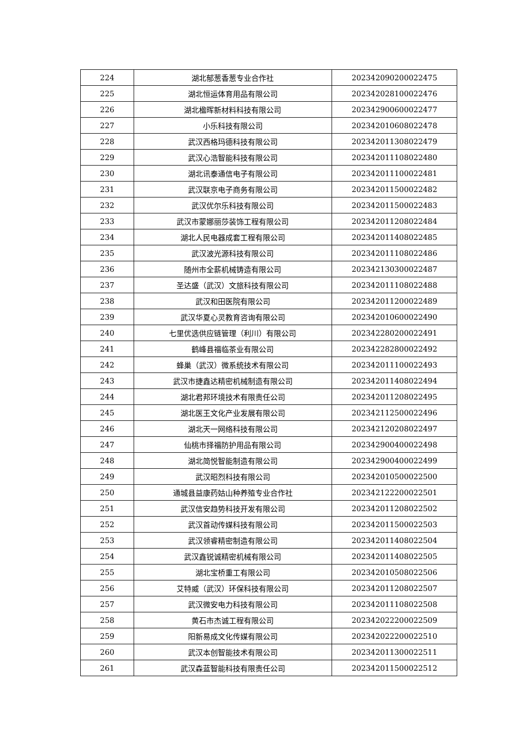| 224 | 湖北郁葱香葱专业合作社 | 202342090200022475 |
| 225 | 湖北恒运体育用品有限公司 | 202342028100022476 |
| 226 | 湖北楹晖新材料科技有限公司 | 202342900600022477 |
| 227 | 小乐科技有限公司 | 202342010608022478 |
| 228 | 武汉西格玛德科技有限公司 | 202342011308022479 |
| 229 | 武汉心浩智能科技有限公司 | 202342011108022480 |
| 230 | 湖北讯泰通信电子有限公司 | 202342011100022481 |
| 231 | 武汉联京电子商务有限公司 | 202342011500022482 |
| 232 | 武汉优尔乐科技有限公司 | 202342011500022483 |
| 233 | 武汉市蒙娜丽莎装饰工程有限公司 | 202342011208022484 |
| 234 | 湖北人民电器成套工程有限公司 | 202342011408022485 |
| 235 | 武汉波光源科技有限公司 | 202342011108022486 |
| 236 | 随州市全薪机械铸造有限公司 | 202342130300022487 |
| 237 | 圣达盛（武汉）文旅科技有限公司 | 202342011108022488 |
| 238 | 武汉和田医院有限公司 | 202342011200022489 |
| 239 | 武汉华夏心灵教育咨询有限公司 | 202342010600022490 |
| 240 | 七里优选供应链管理（利川）有限公司 | 202342280200022491 |
| 241 | 鹤峰县福临茶业有限公司 | 202342282800022492 |
| 242 | 蜂巢（武汉）微系统技术有限公司 | 202342011100022493 |
| 243 | 武汉市捷鑫达精密机械制造有限公司 | 202342011408022494 |
| 244 | 湖北君邦环境技术有限责任公司 | 202342011208022495 |
| 245 | 湖北医王文化产业发展有限公司 | 202342112500022496 |
| 246 | 湖北天一网络科技有限公司 | 202342120208022497 |
| 247 | 仙桃市择福防护用品有限公司 | 202342900400022498 |
| 248 | 湖北简悦智能制造有限公司 | 202342900400022499 |
| 249 | 武汉昭烈科技有限公司 | 202342010500022500 |
| 250 | 通城县益康药姑山种养殖专业合作社 | 202342122200022501 |
| 251 | 武汉信安趋势科技开发有限公司 | 202342011208022502 |
| 252 | 武汉首动传媒科技有限公司 | 202342011500022503 |
| 253 | 武汉领睿精密制造有限公司 | 202342011408022504 |
| 254 | 武汉鑫锐诚精密机械有限公司 | 202342011408022505 |
| 255 | 湖北宝桥重工有限公司 | 202342010508022506 |
| 256 | 艾特威（武汉）环保科技有限公司 | 202342011208022507 |
| 257 | 武汉微安电力科技有限公司 | 202342011108022508 |
| 258 | 黄石市杰诚工程有限公司 | 202342022200022509 |
| 259 | 阳新易成文化传媒有限公司 | 202342022200022510 |
| 260 | 武汉本创智能技术有限公司 | 202342011300022511 |
| 261 | 武汉森蓝智能科技有限责任公司 | 202342011500022512 |